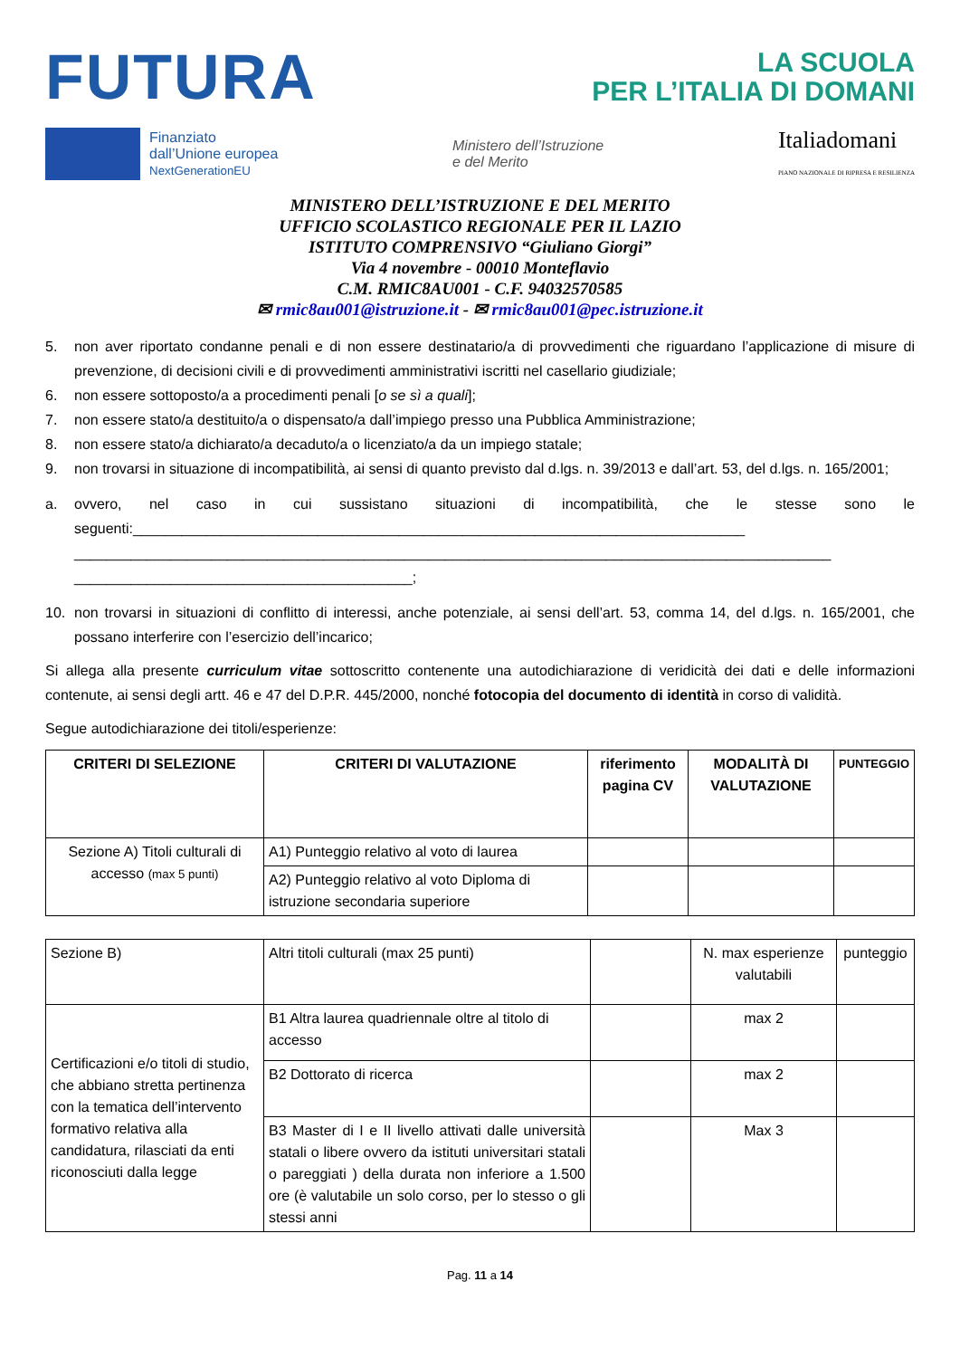FUTURA
LA SCUOLA
PER L’ITALIA DI DOMANI
Finanziato
dall’Unione europea
NextGenerationEU
Ministero dell’Istruzione
e del Merito
Italiadomani
PIANO NAZIONALE DI RIPRESA E RESILIENZA
MINISTERO DELL’ISTRUZIONE E DEL MERITO
UFFICIO SCOLASTICO REGIONALE PER IL LAZIO
ISTITUTO COMPRENSIVO “Giuliano Giorgi”
Via 4 novembre - 00010 Monteflavio
C.M. RMIC8AU001 - C.F. 94032570585
✉ rmic8au001@istruzione.it - ✉ rmic8au001@pec.istruzione.it
5. non aver riportato condanne penali e di non essere destinatario/a di provvedimenti che riguardano l’applicazione di misure di prevenzione, di decisioni civili e di provvedimenti amministrativi iscritti nel casellario giudiziale;
6. non essere sottoposto/a a procedimenti penali [o se sì a quali];
7. non essere stato/a destituito/a o dispensato/a dall’impiego presso una Pubblica Amministrazione;
8. non essere stato/a dichiarato/a decaduto/a o licenziato/a da un impiego statale;
9. non trovarsi in situazione di incompatibilità, ai sensi di quanto previsto dal d.lgs. n. 39/2013 e dall’art. 53, del d.lgs. n. 165/2001;
a. ovvero, nel caso in cui sussistano situazioni di incompatibilità, che le stesse sono le seguenti:____________________________________________________________________________ ______________________________________________________________________________________________ __________________________________________;
10. non trovarsi in situazioni di conflitto di interessi, anche potenziale, ai sensi dell’art. 53, comma 14, del d.lgs. n. 165/2001, che possano interferire con l’esercizio dell’incarico;
Si allega alla presente curriculum vitae sottoscritto contenente una autodichiarazione di veridicità dei dati e delle informazioni contenute, ai sensi degli artt. 46 e 47 del D.P.R. 445/2000, nonché fotocopia del documento di identità in corso di validità.
Segue autodichiarazione dei titoli/esperienze:
| CRITERI DI SELEZIONE | CRITERI DI VALUTAZIONE | riferimento pagina CV | MODALITÀ DI VALUTAZIONE | PUNTEGGIO |
| --- | --- | --- | --- | --- |
| Sezione A) Titoli culturali di accesso (max 5 punti) | A1) Punteggio relativo al voto di laurea | | | |
| | A2) Punteggio relativo al voto Diploma di istruzione secondaria superiore | | | |
| Sezione B) | Altri titoli culturali (max 25 punti) | | N. max esperienze valutabili | punteggio |
| Certificazioni e/o titoli di studio, che abbiano stretta pertinenza con la tematica dell’intervento formativo relativa alla candidatura, rilasciati da enti riconosciuti dalla legge | B1 Altra laurea quadriennale oltre al titolo di accesso | | max 2 | |
| | B2 Dottorato di ricerca | | max 2 | |
| | B3 Master di I e II livello attivati dalle università statali o libere ovvero da istituti universitari statali o pareggiati ) della durata non inferiore a 1.500 ore (è valutabile un solo corso, per lo stesso o gli stessi anni | | Max 3 | |
Pag. 11 a 14